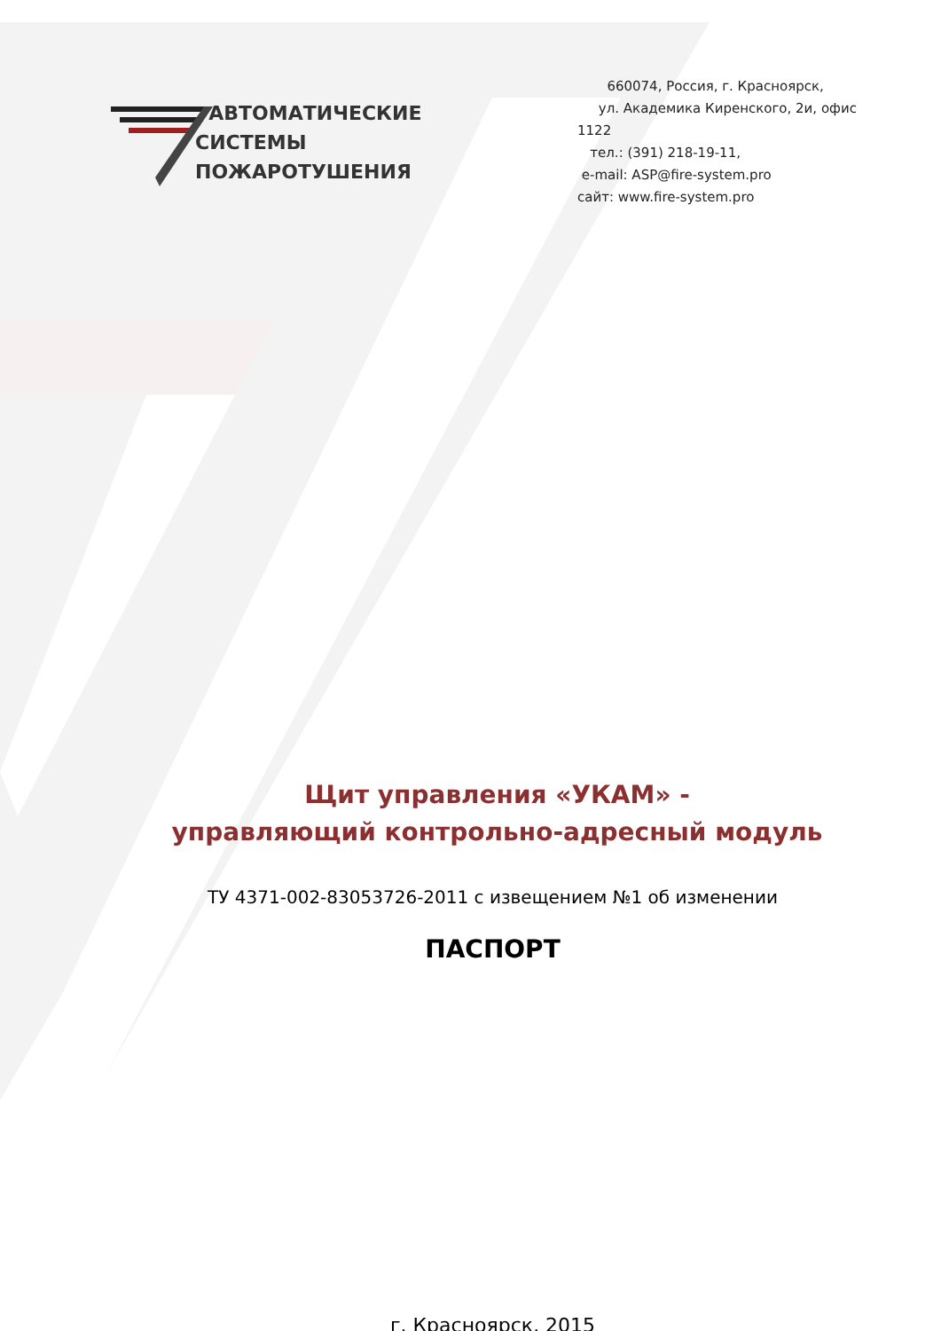АВТОМАТИЧЕСКИЕ
СИСТЕМЫ
ПОЖАРОТУШЕНИЯ
660074, Россия, г. Красноярск,
ул. Академика Киренского, 2и, офис 1122
тел.: (391) 218-19-11,
e-mail: ASP@fire-system.pro
сайт: www.fire-system.pro
Щит управления «УКАМ» -
управляющий контрольно-адресный модуль
ТУ 4371-002-83053726-2011 с извещением №1 об изменении
ПАСПОРТ
г. Красноярск, 2015